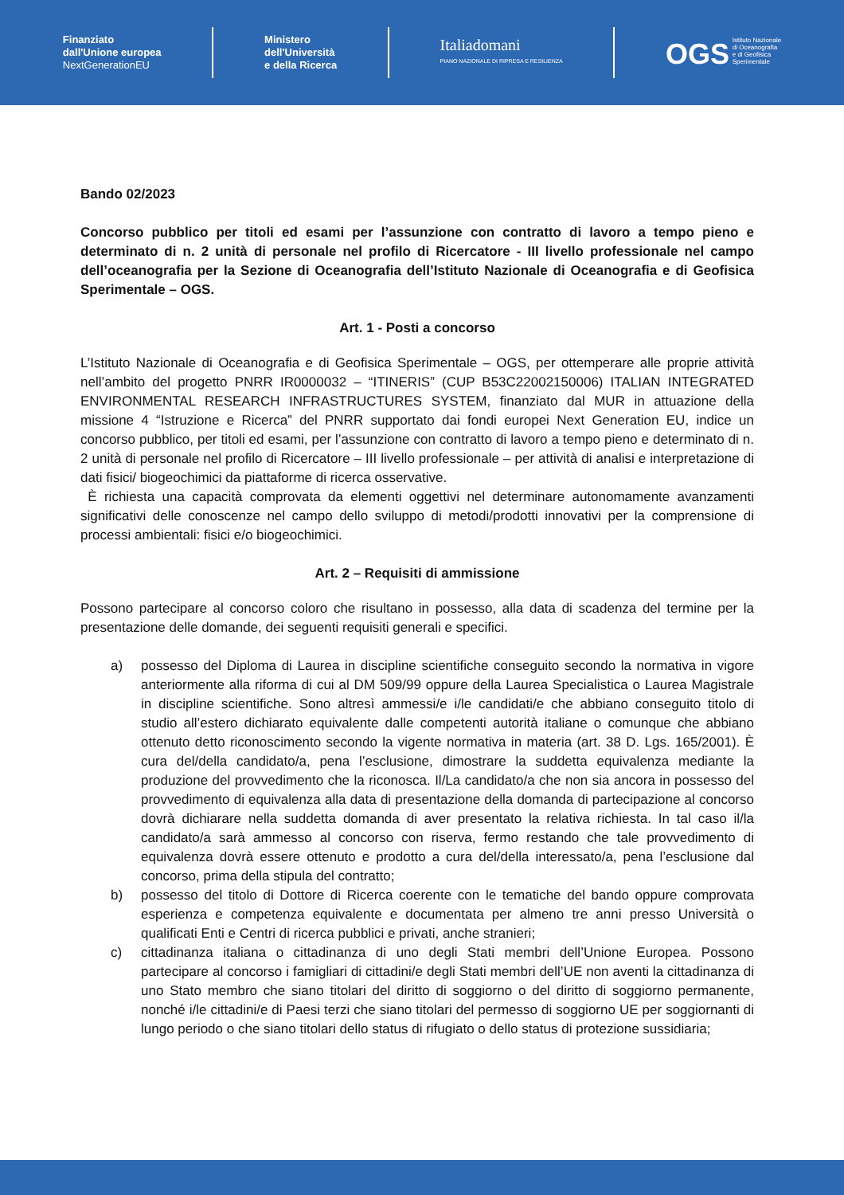Finanziato
dall'Unione europea
NextGenerationEU
Ministero
dell'Università
e della Ricerca
Italiadomani
PIANO NAZIONALE DI RIPRESA E RESILIENZA
OGS Istituto Nazionale
di Oceanografia
e di Geofisica
Sperimentale
Bando 02/2023
Concorso pubblico per titoli ed esami per l’assunzione con contratto di lavoro a tempo pieno e determinato di n. 2 unità di personale nel profilo di Ricercatore - III livello professionale nel campo dell’oceanografia per la Sezione di Oceanografia dell’Istituto Nazionale di Oceanografia e di Geofisica Sperimentale – OGS.
Art. 1 - Posti a concorso
L’Istituto Nazionale di Oceanografia e di Geofisica Sperimentale – OGS, per ottemperare alle proprie attività nell’ambito del progetto PNRR IR0000032 – “ITINERIS” (CUP B53C22002150006) ITALIAN INTEGRATED ENVIRONMENTAL RESEARCH INFRASTRUCTURES SYSTEM, finanziato dal MUR in attuazione della missione 4 “Istruzione e Ricerca” del PNRR supportato dai fondi europei Next Generation EU, indice un concorso pubblico, per titoli ed esami, per l’assunzione con contratto di lavoro a tempo pieno e determinato di n. 2 unità di personale nel profilo di Ricercatore – III livello professionale – per attività di analisi e interpretazione di dati fisici/ biogeochimici da piattaforme di ricerca osservative.
È richiesta una capacità comprovata da elementi oggettivi nel determinare autonomamente avanzamenti significativi delle conoscenze nel campo dello sviluppo di metodi/prodotti innovativi per la comprensione di processi ambientali: fisici e/o biogeochimici.
Art. 2 – Requisiti di ammissione
Possono partecipare al concorso coloro che risultano in possesso, alla data di scadenza del termine per la presentazione delle domande, dei seguenti requisiti generali e specifici.
a) possesso del Diploma di Laurea in discipline scientifiche conseguito secondo la normativa in vigore anteriormente alla riforma di cui al DM 509/99 oppure della Laurea Specialistica o Laurea Magistrale in discipline scientifiche. Sono altresì ammessi/e i/le candidati/e che abbiano conseguito titolo di studio all’estero dichiarato equivalente dalle competenti autorità italiane o comunque che abbiano ottenuto detto riconoscimento secondo la vigente normativa in materia (art. 38 D. Lgs. 165/2001). È cura del/della candidato/a, pena l’esclusione, dimostrare la suddetta equivalenza mediante la produzione del provvedimento che la riconosca. Il/La candidato/a che non sia ancora in possesso del provvedimento di equivalenza alla data di presentazione della domanda di partecipazione al concorso dovrà dichiarare nella suddetta domanda di aver presentato la relativa richiesta. In tal caso il/la candidato/a sarà ammesso al concorso con riserva, fermo restando che tale provvedimento di equivalenza dovrà essere ottenuto e prodotto a cura del/della interessato/a, pena l’esclusione dal concorso, prima della stipula del contratto;
b) possesso del titolo di Dottore di Ricerca coerente con le tematiche del bando oppure comprovata esperienza e competenza equivalente e documentata per almeno tre anni presso Università o qualificati Enti e Centri di ricerca pubblici e privati, anche stranieri;
c) cittadinanza italiana o cittadinanza di uno degli Stati membri dell’Unione Europea. Possono partecipare al concorso i famigliari di cittadini/e degli Stati membri dell’UE non aventi la cittadinanza di uno Stato membro che siano titolari del diritto di soggiorno o del diritto di soggiorno permanente, nonché i/le cittadini/e di Paesi terzi che siano titolari del permesso di soggiorno UE per soggiornanti di lungo periodo o che siano titolari dello status di rifugiato o dello status di protezione sussidiaria;